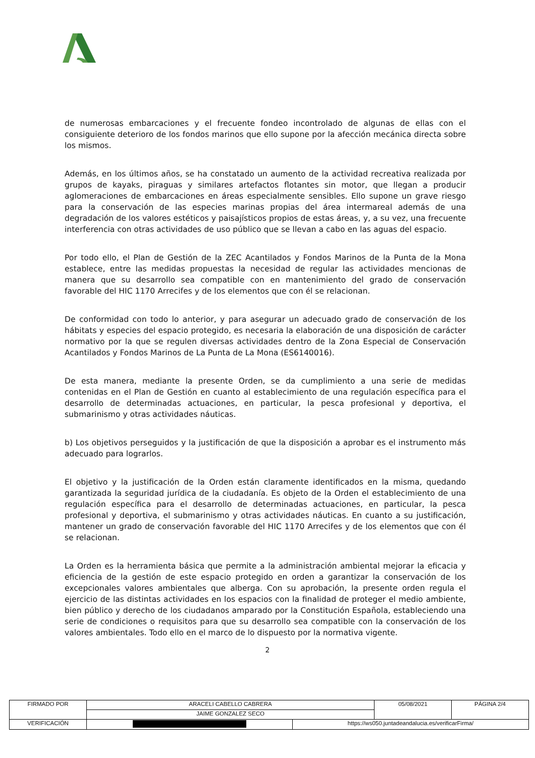de numerosas embarcaciones y el frecuente fondeo incontrolado de algunas de ellas con el consiguiente deterioro de los fondos marinos que ello supone por la afección mecánica directa sobre los mismos.
Además, en los últimos años, se ha constatado un aumento de la actividad recreativa realizada por grupos de kayaks, piraguas y similares artefactos flotantes sin motor, que llegan a producir aglomeraciones de embarcaciones en áreas especialmente sensibles. Ello supone un grave riesgo para la conservación de las especies marinas propias del área intermareal además de una degradación de los valores estéticos y paisajísticos propios de estas áreas, y, a su vez, una frecuente interferencia con otras actividades de uso público que se llevan a cabo en las aguas del espacio.
Por todo ello, el Plan de Gestión de la ZEC Acantilados y Fondos Marinos de la Punta de la Mona establece, entre las medidas propuestas la necesidad de regular las actividades mencionas de manera que su desarrollo sea compatible con en mantenimiento del grado de conservación favorable del HIC 1170 Arrecifes y de los elementos que con él se relacionan.
De conformidad con todo lo anterior, y para asegurar un adecuado grado de conservación de los hábitats y especies del espacio protegido, es necesaria la elaboración de una disposición de carácter normativo por la que se regulen diversas actividades dentro de la Zona Especial de Conservación Acantilados y Fondos Marinos de La Punta de La Mona (ES6140016).
De esta manera, mediante la presente Orden, se da cumplimiento a una serie de medidas contenidas en el Plan de Gestión en cuanto al establecimiento de una regulación específica para el desarrollo de determinadas actuaciones, en particular, la pesca profesional y deportiva, el submarinismo y otras actividades náuticas.
b) Los objetivos perseguidos y la justificación de que la disposición a aprobar es el instrumento más adecuado para lograrlos.
El objetivo y la justificación de la Orden están claramente identificados en la misma, quedando garantizada la seguridad jurídica de la ciudadanía. Es objeto de la Orden el establecimiento de una regulación específica para el desarrollo de determinadas actuaciones, en particular, la pesca profesional y deportiva, el submarinismo y otras actividades náuticas. En cuanto a su justificación, mantener un grado de conservación favorable del HIC 1170 Arrecifes y de los elementos que con él se relacionan.
La Orden es la herramienta básica que permite a la administración ambiental mejorar la eficacia y eficiencia de la gestión de este espacio protegido en orden a garantizar la conservación de los excepcionales valores ambientales que alberga. Con su aprobación, la presente orden regula el ejercicio de las distintas actividades en los espacios con la finalidad de proteger el medio ambiente, bien público y derecho de los ciudadanos amparado por la Constitución Española, estableciendo una serie de condiciones o requisitos para que su desarrollo sea compatible con la conservación de los valores ambientales. Todo ello en el marco de lo dispuesto por la normativa vigente.
2
| FIRMADO POR | ARACELI CABELLO CABRERA | | 05/08/2021 | PÁGINA 2/4 |
| | JAIME GONZALEZ SECO | | | |
| VERIFICACIÓN | | https://ws050.juntadeandalucia.es/verificarFirma/ | | |